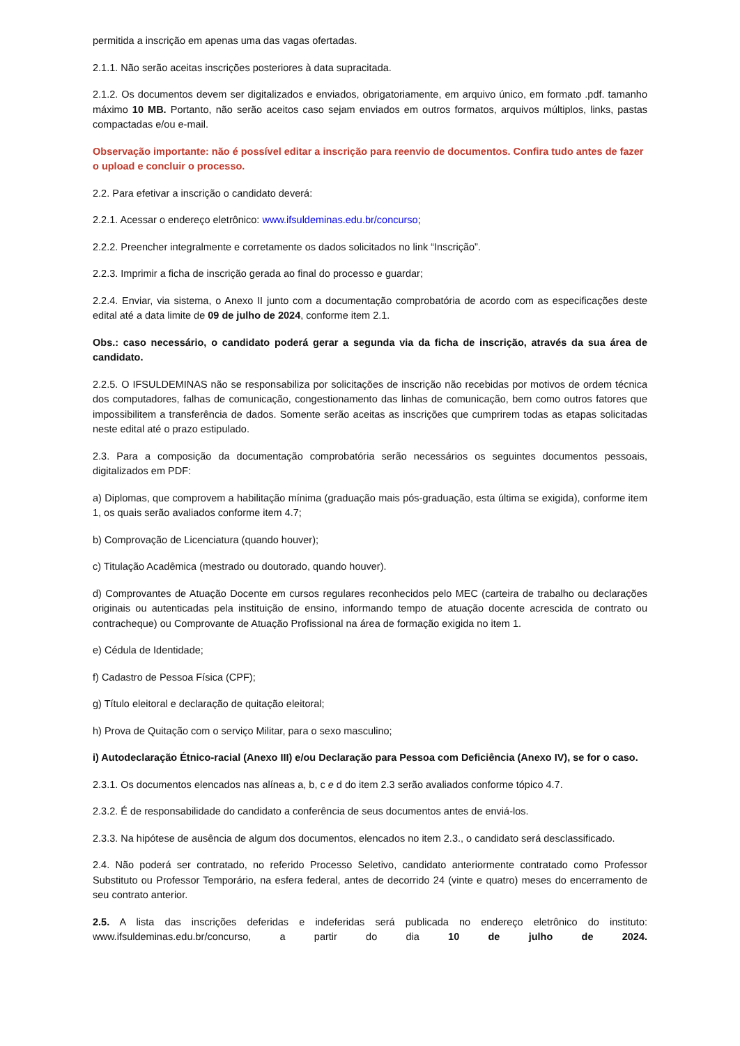permitida a inscrição em apenas uma das vagas ofertadas.
2.1.1. Não serão aceitas inscrições posteriores à data supracitada.
2.1.2. Os documentos devem ser digitalizados e enviados, obrigatoriamente, em arquivo único, em formato .pdf. tamanho máximo 10 MB. Portanto, não serão aceitos caso sejam enviados em outros formatos, arquivos múltiplos, links, pastas compactadas e/ou e-mail.
Observação importante: não é possível editar a inscrição para reenvio de documentos. Confira tudo antes de fazer o upload e concluir o processo.
2.2. Para efetivar a inscrição o candidato deverá:
2.2.1. Acessar o endereço eletrônico: www.ifsuldeminas.edu.br/concurso;
2.2.2. Preencher integralmente e corretamente os dados solicitados no link “Inscrição”.
2.2.3. Imprimir a ficha de inscrição gerada ao final do processo e guardar;
2.2.4. Enviar, via sistema, o Anexo II junto com a documentação comprobatória de acordo com as especificações deste edital até a data limite de 09 de julho de 2024, conforme item 2.1.
Obs.: caso necessário, o candidato poderá gerar a segunda via da ficha de inscrição, através da sua área de candidato.
2.2.5. O IFSULDEMINAS não se responsabiliza por solicitações de inscrição não recebidas por motivos de ordem técnica dos computadores, falhas de comunicação, congestionamento das linhas de comunicação, bem como outros fatores que impossibilitem a transferência de dados. Somente serão aceitas as inscrições que cumprirem todas as etapas solicitadas neste edital até o prazo estipulado.
2.3. Para a composição da documentação comprobatória serão necessários os seguintes documentos pessoais, digitalizados em PDF:
a) Diplomas, que comprovem a habilitação mínima (graduação mais pós-graduação, esta última se exigida), conforme item 1, os quais serão avaliados conforme item 4.7;
b) Comprovação de Licenciatura (quando houver);
c) Titulação Acadêmica (mestrado ou doutorado, quando houver).
d) Comprovantes de Atuação Docente em cursos regulares reconhecidos pelo MEC (carteira de trabalho ou declarações originais ou autenticadas pela instituição de ensino, informando tempo de atuação docente acrescida de contrato ou contracheque) ou Comprovante de Atuação Profissional na área de formação exigida no item 1.
e) Cédula de Identidade;
f) Cadastro de Pessoa Física (CPF);
g) Título eleitoral e declaração de quitação eleitoral;
h) Prova de Quitação com o serviço Militar, para o sexo masculino;
i) Autodeclaração Étnico-racial (Anexo III) e/ou Declaração para Pessoa com Deficiência (Anexo IV), se for o caso.
2.3.1. Os documentos elencados nas alíneas a, b, c e d do item 2.3 serão avaliados conforme tópico 4.7.
2.3.2. É de responsabilidade do candidato a conferência de seus documentos antes de enviá-los.
2.3.3. Na hipótese de ausência de algum dos documentos, elencados no item 2.3., o candidato será desclassificado.
2.4. Não poderá ser contratado, no referido Processo Seletivo, candidato anteriormente contratado como Professor Substituto ou Professor Temporário, na esfera federal, antes de decorrido 24 (vinte e quatro) meses do encerramento de seu contrato anterior.
2.5. A lista das inscrições deferidas e indeferidas será publicada no endereço eletrônico do instituto: www.ifsuldeminas.edu.br/concurso, a partir do dia 10 de julho de 2024.